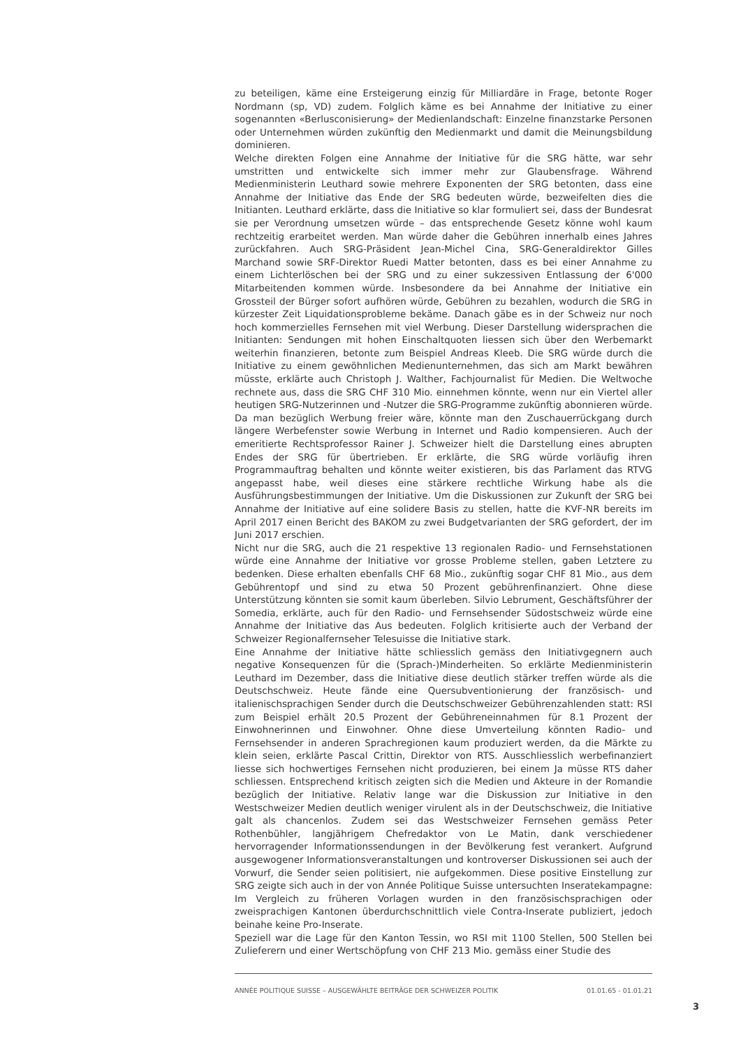zu beteiligen, käme eine Ersteigerung einzig für Milliardäre in Frage, betonte Roger Nordmann (sp, VD) zudem. Folglich käme es bei Annahme der Initiative zu einer sogenannten «Berlusconisierung» der Medienlandschaft: Einzelne finanzstarke Personen oder Unternehmen würden zukünftig den Medienmarkt und damit die Meinungsbildung dominieren.
Welche direkten Folgen eine Annahme der Initiative für die SRG hätte, war sehr umstritten und entwickelte sich immer mehr zur Glaubensfrage. Während Medienministerin Leuthard sowie mehrere Exponenten der SRG betonten, dass eine Annahme der Initiative das Ende der SRG bedeuten würde, bezweifelten dies die Initianten. Leuthard erklärte, dass die Initiative so klar formuliert sei, dass der Bundesrat sie per Verordnung umsetzen würde – das entsprechende Gesetz könne wohl kaum rechtzeitig erarbeitet werden. Man würde daher die Gebühren innerhalb eines Jahres zurückfahren. Auch SRG-Präsident Jean-Michel Cina, SRG-Generaldirektor Gilles Marchand sowie SRF-Direktor Ruedi Matter betonten, dass es bei einer Annahme zu einem Lichterlöschen bei der SRG und zu einer sukzessiven Entlassung der 6'000 Mitarbeitenden kommen würde. Insbesondere da bei Annahme der Initiative ein Grossteil der Bürger sofort aufhören würde, Gebühren zu bezahlen, wodurch die SRG in kürzester Zeit Liquidationsprobleme bekäme. Danach gäbe es in der Schweiz nur noch hoch kommerzielles Fernsehen mit viel Werbung. Dieser Darstellung widersprachen die Initianten: Sendungen mit hohen Einschaltquoten liessen sich über den Werbemarkt weiterhin finanzieren, betonte zum Beispiel Andreas Kleeb. Die SRG würde durch die Initiative zu einem gewöhnlichen Medienunternehmen, das sich am Markt bewähren müsste, erklärte auch Christoph J. Walther, Fachjournalist für Medien. Die Weltwoche rechnete aus, dass die SRG CHF 310 Mio. einnehmen könnte, wenn nur ein Viertel aller heutigen SRG-Nutzerinnen und -Nutzer die SRG-Programme zukünftig abonnieren würde. Da man bezüglich Werbung freier wäre, könnte man den Zuschauerrückgang durch längere Werbefenster sowie Werbung in Internet und Radio kompensieren. Auch der emeritierte Rechtsprofessor Rainer J. Schweizer hielt die Darstellung eines abrupten Endes der SRG für übertrieben. Er erklärte, die SRG würde vorläufig ihren Programmauftrag behalten und könnte weiter existieren, bis das Parlament das RTVG angepasst habe, weil dieses eine stärkere rechtliche Wirkung habe als die Ausführungsbestimmungen der Initiative. Um die Diskussionen zur Zukunft der SRG bei Annahme der Initiative auf eine solidere Basis zu stellen, hatte die KVF-NR bereits im April 2017 einen Bericht des BAKOM zu zwei Budgetvarianten der SRG gefordert, der im Juni 2017 erschien.
Nicht nur die SRG, auch die 21 respektive 13 regionalen Radio- und Fernsehstationen würde eine Annahme der Initiative vor grosse Probleme stellen, gaben Letztere zu bedenken. Diese erhalten ebenfalls CHF 68 Mio., zukünftig sogar CHF 81 Mio., aus dem Gebührentopf und sind zu etwa 50 Prozent gebührenfinanziert. Ohne diese Unterstützung könnten sie somit kaum überleben. Silvio Lebrument, Geschäftsführer der Somedia, erklärte, auch für den Radio- und Fernsehsender Südostschweiz würde eine Annahme der Initiative das Aus bedeuten. Folglich kritisierte auch der Verband der Schweizer Regionalfernseher Telesuisse die Initiative stark.
Eine Annahme der Initiative hätte schliesslich gemäss den Initiativgegnern auch negative Konsequenzen für die (Sprach-)Minderheiten. So erklärte Medienministerin Leuthard im Dezember, dass die Initiative diese deutlich stärker treffen würde als die Deutschschweiz. Heute fände eine Quersubventionierung der französisch- und italienischsprachigen Sender durch die Deutschschweizer Gebührenzahlenden statt: RSI zum Beispiel erhält 20.5 Prozent der Gebühreneinnahmen für 8.1 Prozent der Einwohnerinnen und Einwohner. Ohne diese Umverteilung könnten Radio- und Fernsehsender in anderen Sprachregionen kaum produziert werden, da die Märkte zu klein seien, erklärte Pascal Crittin, Direktor von RTS. Ausschliesslich werbefinanziert liesse sich hochwertiges Fernsehen nicht produzieren, bei einem Ja müsse RTS daher schliessen. Entsprechend kritisch zeigten sich die Medien und Akteure in der Romandie bezüglich der Initiative. Relativ lange war die Diskussion zur Initiative in den Westschweizer Medien deutlich weniger virulent als in der Deutschschweiz, die Initiative galt als chancenlos. Zudem sei das Westschweizer Fernsehen gemäss Peter Rothenbühler, langjährigem Chefredaktor von Le Matin, dank verschiedener hervorragender Informationssendungen in der Bevölkerung fest verankert. Aufgrund ausgewogener Informationsveranstaltungen und kontroverser Diskussionen sei auch der Vorwurf, die Sender seien politisiert, nie aufgekommen. Diese positive Einstellung zur SRG zeigte sich auch in der von Année Politique Suisse untersuchten Inseratekampagne: Im Vergleich zu früheren Vorlagen wurden in den französischsprachigen oder zweisprachigen Kantonen überdurchschnittlich viele Contra-Inserate publiziert, jedoch beinahe keine Pro-Inserate.
Speziell war die Lage für den Kanton Tessin, wo RSI mit 1100 Stellen, 500 Stellen bei Zulieferern und einer Wertschöpfung von CHF 213 Mio. gemäss einer Studie des
ANNÉE POLITIQUE SUISSE – AUSGEWÄHLTE BEITRÄGE DER SCHWEIZER POLITIK 01.01.65 - 01.01.21
3